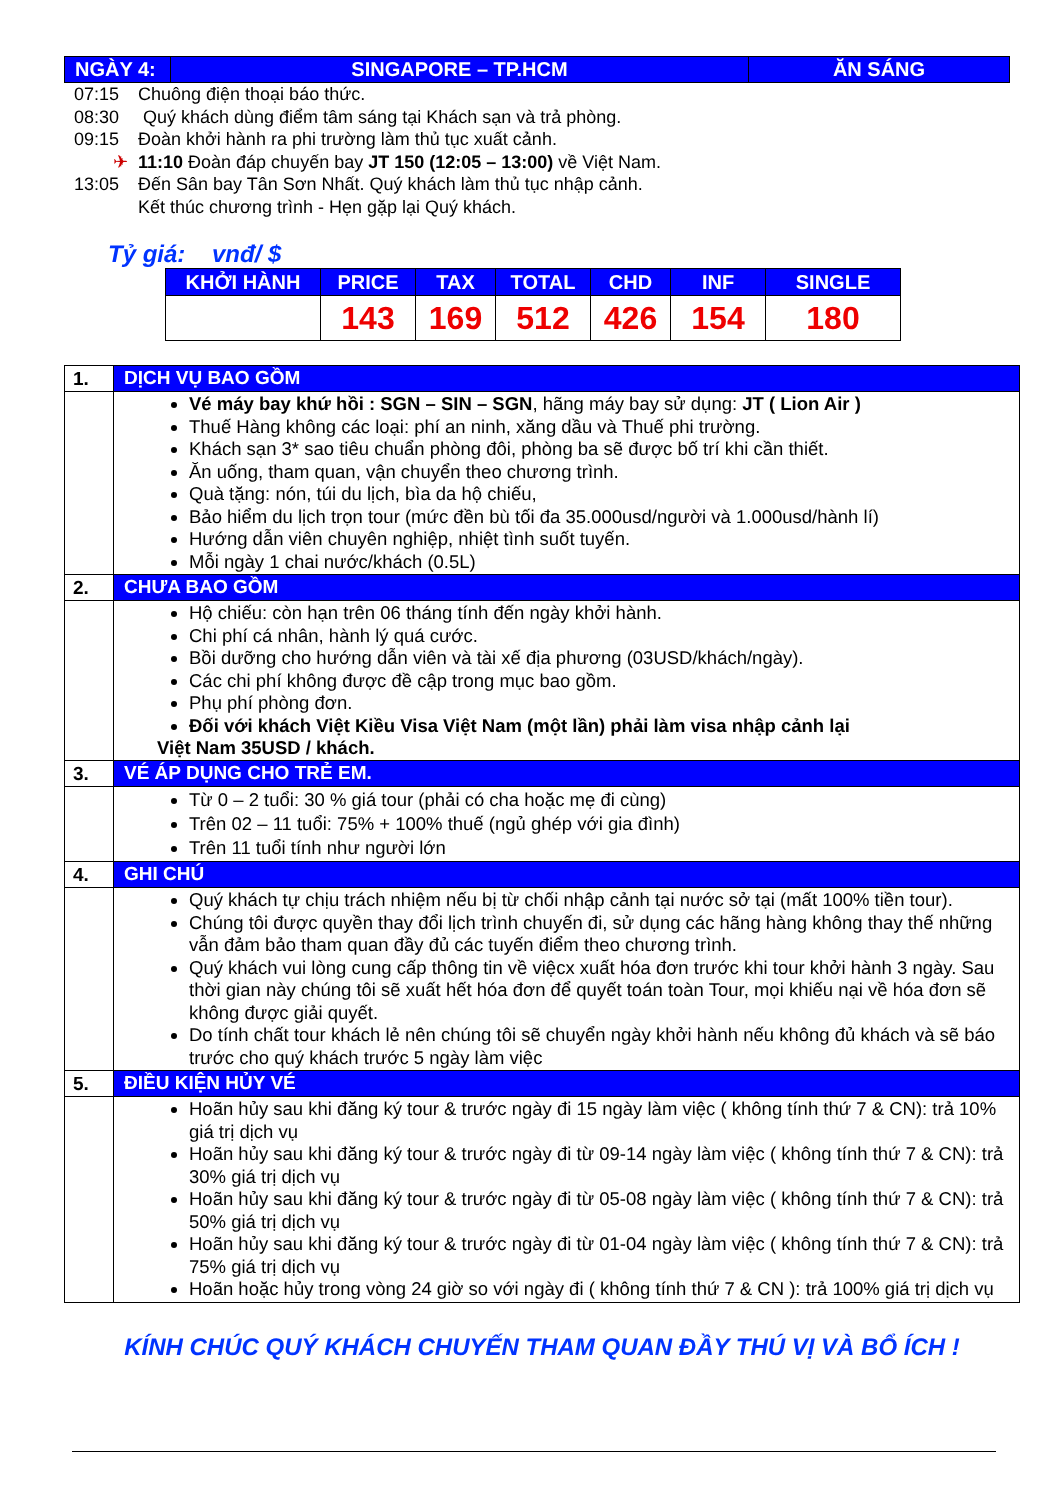| NGÀY 4: | SINGAPORE – TP.HCM | ĂN SÁNG |
07:15 Chuông điện thoại báo thức.
08:30 Quý khách dùng điểm tâm sáng tại Khách sạn và trả phòng.
09:15 Đoàn khởi hành ra phi trường làm thủ tục xuất cảnh.
✈ 11:10 Đoàn đáp chuyến bay JT 150 (12:05 – 13:00) về Việt Nam.
13:05 Đến Sân bay Tân Sơn Nhất. Quý khách làm thủ tục nhập cảnh.
Kết thúc chương trình - Hẹn gặp lại Quý khách.
Tỷ giá: vnđ/ $
| KHỞI HÀNH | PRICE | TAX | TOTAL | CHD | INF | SINGLE |
| --- | --- | --- | --- | --- | --- | --- |
| | 143 | 169 | 512 | 426 | 154 | 180 |
| 1. | DỊCH VỤ BAO GỒM |
| | Vé máy bay khứ hồi : SGN – SIN – SGN , hãng máy bay sử dụng: JT ( Lion Air ) Thuế Hàng không các loại: phí an ninh, xăng dầu và Thuế phi trường. Khách sạn 3* sao tiêu chuẩn phòng đôi, phòng ba sẽ được bố trí khi cần thiết. Ăn uống, tham quan, vận chuyển theo chương trình. Quà tặng: nón, túi du lịch, bìa da hộ chiếu, Bảo hiểm du lịch trọn tour (mức đền bù tối đa 35.000usd/người và 1.000usd/hành lí) Hướng dẫn viên chuyên nghiệp, nhiệt tình suốt tuyến. Mỗi ngày 1 chai nước/khách (0.5L) |
| 2. | CHƯA BAO GỒM |
| | Hộ chiếu: còn hạn trên 06 tháng tính đến ngày khởi hành. Chi phí cá nhân, hành lý quá cước. Bồi dưỡng cho hướng dẫn viên và tài xế địa phương (03USD/khách/ngày). Các chi phí không được đề cập trong mục bao gồm. Phụ phí phòng đơn. Đối với khách Việt Kiều Visa Việt Nam (một lần) phải làm visa nhập cảnh lại Việt Nam 35USD / khách. |
| 3. | VÉ ÁP DỤNG CHO TRẺ EM. |
| | Từ 0 – 2 tuổi: 30 % giá tour (phải có cha hoặc mẹ đi cùng) Trên 02 – 11 tuổi: 75% + 100% thuế (ngủ ghép với gia đình) Trên 11 tuổi tính như người lớn |
| 4. | GHI CHÚ |
| | Quý khách tự chịu trách nhiệm nếu bị từ chối nhập cảnh tại nước sở tại (mất 100% tiền tour). Chúng tôi được quyền thay đổi lịch trình chuyến đi, sử dụng các hãng hàng không thay thế những vẫn đảm bảo tham quan đầy đủ các tuyến điểm theo chương trình. Quý khách vui lòng cung cấp thông tin về việcx xuất hóa đơn trước khi tour khởi hành 3 ngày. Sau thời gian này chúng tôi sẽ xuất hết hóa đơn để quyết toán toàn Tour, mọi khiếu nại về hóa đơn sẽ không được giải quyết. Do tính chất tour khách lẻ nên chúng tôi sẽ chuyển ngày khởi hành nếu không đủ khách và sẽ báo trước cho quý khách trước 5 ngày làm việc |
| 5. | ĐIỀU KIỆN HỦY VÉ |
| | Hoãn hủy sau khi đăng ký tour & trước ngày đi 15 ngày làm việc ( không tính thứ 7 & CN): trả 10% giá trị dịch vụ Hoãn hủy sau khi đăng ký tour & trước ngày đi từ 09-14 ngày làm việc ( không tính thứ 7 & CN): trả 30% giá trị dịch vụ Hoãn hủy sau khi đăng ký tour & trước ngày đi từ 05-08 ngày làm việc ( không tính thứ 7 & CN): trả 50% giá trị dịch vụ Hoãn hủy sau khi đăng ký tour & trước ngày đi từ 01-04 ngày làm việc ( không tính thứ 7 & CN): trả 75% giá trị dịch vụ Hoãn hoặc hủy trong vòng 24 giờ so với ngày đi ( không tính thứ 7 & CN ): trả 100% giá trị dịch vụ |
KÍNH CHÚC QUÝ KHÁCH CHUYẾN THAM QUAN ĐẦY THÚ VỊ VÀ BỔ ÍCH !